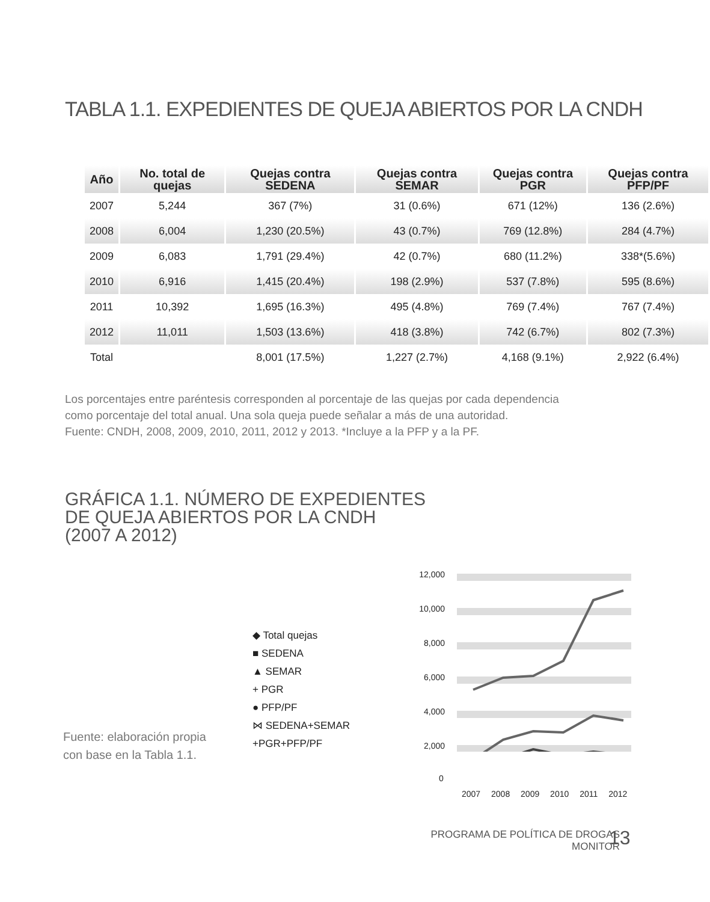TABLA 1.1. EXPEDIENTES DE QUEJA ABIERTOS POR LA CNDH
| Año | No. total de quejas | Quejas contra SEDENA | Quejas contra SEMAR | Quejas contra PGR | Quejas contra PFP/PF |
| --- | --- | --- | --- | --- | --- |
| 2007 | 5,244 | 367 (7%) | 31 (0.6%) | 671 (12%) | 136 (2.6%) |
| 2008 | 6,004 | 1,230 (20.5%) | 43 (0.7%) | 769 (12.8%) | 284 (4.7%) |
| 2009 | 6,083 | 1,791 (29.4%) | 42 (0.7%) | 680 (11.2%) | 338*(5.6%) |
| 2010 | 6,916 | 1,415 (20.4%) | 198 (2.9%) | 537 (7.8%) | 595 (8.6%) |
| 2011 | 10,392 | 1,695 (16.3%) | 495 (4.8%) | 769 (7.4%) | 767 (7.4%) |
| 2012 | 11,011 | 1,503 (13.6%) | 418 (3.8%) | 742 (6.7%) | 802 (7.3%) |
| Total | | 8,001 (17.5%) | 1,227 (2.7%) | 4,168 (9.1%) | 2,922 (6.4%) |
Los porcentajes entre paréntesis corresponden al porcentaje de las quejas por cada dependencia
como porcentaje del total anual. Una sola queja puede señalar a más de una autoridad.
Fuente: CNDH, 2008, 2009, 2010, 2011, 2012 y 2013. *Incluye a la PFP y a la PF.
GRÁFICA 1.1. NÚMERO DE EXPEDIENTES
DE QUEJA ABIERTOS POR LA CNDH
(2007 A 2012)
◆ Total quejas
■ SEDENA
▲ SEMAR
+ PGR
● PFP/PF
⋈ SEDENA+SEMAR
+PGR+PFP/PF
12,000
10,000
8,000
6,000
4,000
2,000
0
2007 2008 2009 2010 2011 2012
Fuente: elaboración propia
con base en la Tabla 1.1.
PROGRAMA DE POLÍTICA DE DROGAS
MONITOR
13